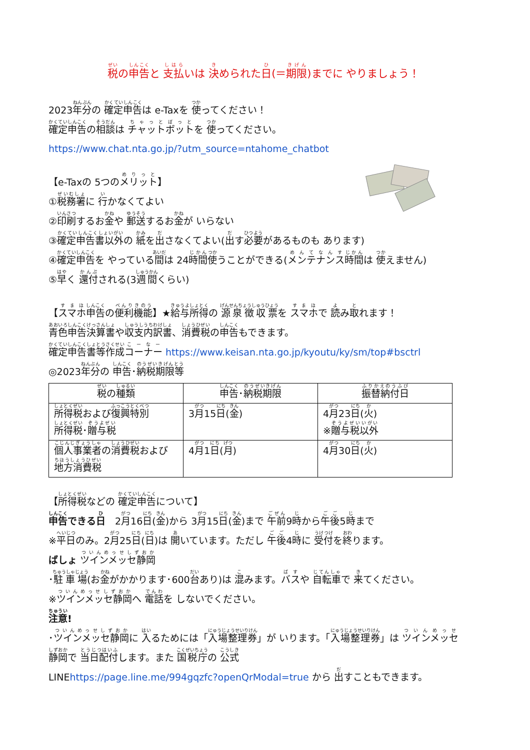税の申告と 支払いは 決められた日(＝期限)までに やりましょう！
2023年分の 確定申告は e-Taxを 使ってください！
確定申告の相談は チャットボットを 使ってください。
https://www.chat.nta.go.jp/?utm_source=ntahome_chatbot
【e-Taxの 5つのメリット】
①税務署に 行かなくてよい
②印刷するお金や 郵送するお金が いらない
③確定申告書以外の 紙を出さなくてよい(出す必要があるものも あります)
④確定申告を やっている間は 24時間使うことができる(メンテナンス時間は 使えません)
⑤早く 還付される(3週間くらい)
【スマホ申告の便利機能】★給与所得の 源泉徴収票を スマホで 読み取れます！
青色申告決算書や収支内訳書、消費税の申告もできます。
確定申告書等作成コーナー https://www.keisan.nta.go.jp/kyoutu/ky/sm/top#bsctrl
◎2023年分の 申告･納税期限等
| 税 の 種類 | 申告 ･ 納税期限 | 振替納付日 |
| --- | --- | --- |
| 所得税 および 復興特別 所得税 ･ 贈与税 | 3 月 15 日 ( 金 ) | 4 月 23 日 ( 火 ) ※ 贈与税以外 |
| 個人事業者 の 消費税 および 地方消費税 | 4 月 1 日 ( 月 ) | 4 月 30 日 ( 火 ) |
【所得税などの 確定申告について】
申告できる日　2月16日(金)から 3月15日(金)まで 午前9時から午後5時まで
※平日のみ。2月25日(日)は 開いています。ただし 午後4時に 受付を終ります。
ばしょ ツインメッセ静岡
･駐車場(お金がかかります･600台あり)は 混みます。バスや 自転車で 来てください。
※ツインメッセ静岡へ 電話を しないでください。
注意!
･ツインメッセ静岡に 入るためには「入場整理券」が いります。「入場整理券」は ツインメッセ
静岡で 当日配付します。また 国税庁の 公式
LINEhttps://page.line.me/994gqzfc?openQrModal=true から 出すこともできます。